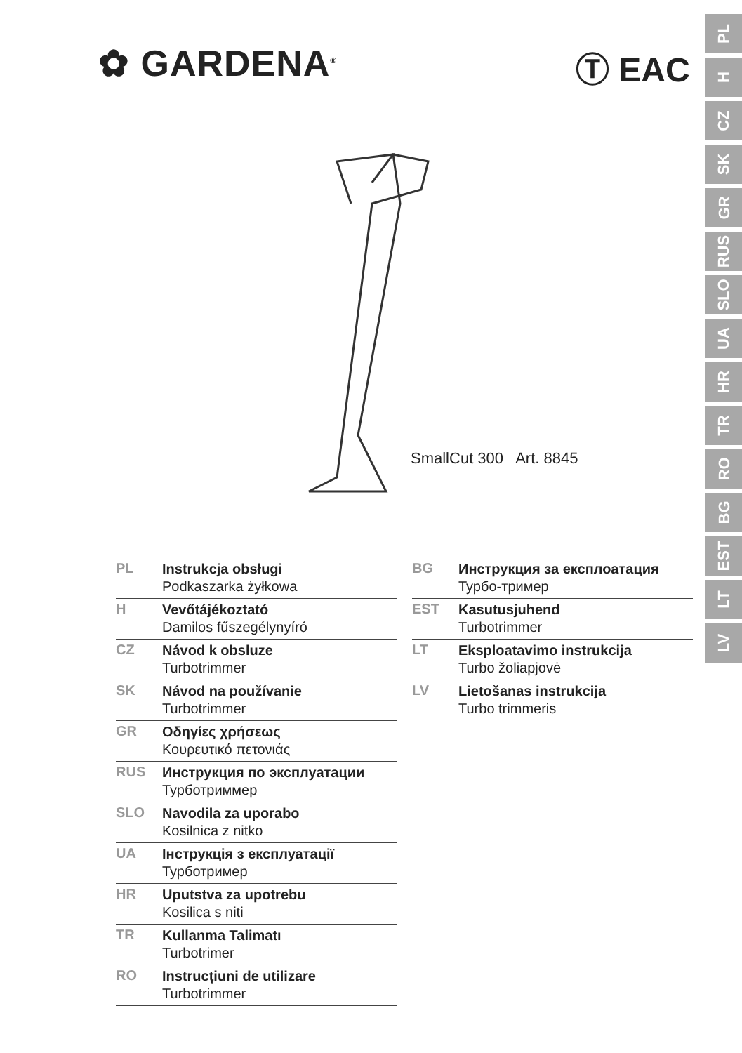✿ GARDENA<sup>®</sup> Ⓣ EAC
PL
H
CZ
SK
GR
RUS
SLO
UA
HR
TR
RO
BG
EST
LT
LV
SmallCut 300 Art. 8845
PL
Instrukcja obsługi
Podkaszarka żyłkowa
H
Vevőtájékoztató
Damilos fűszegélynyíró
CZ
Návod k obsluze
Turbotrimmer
SK
Návod na používanie
Turbotrimmer
GR
Οδηγίες χρήσεως
Κουρευτικό πετονιάς
RUS
Инструкция по эксплуатации
Турботриммер
SLO
Navodila za uporabo
Kosilnica z nitko
UA
Інструкція з експлуатації
Турботример
HR
Uputstva za upotrebu
Kosilica s niti
TR
Kullanma Talimatı
Turbotrimer
RO
Instrucțiuni de utilizare
Turbotrimmer
BG
Инструкция за експлоатация
Турбо-тример
EST
Kasutusjuhend
Turbotrimmer
LT
Eksploatavimo instrukcija
Turbo žoliapjovė
LV
Lietošanas instrukcija
Turbo trimmeris